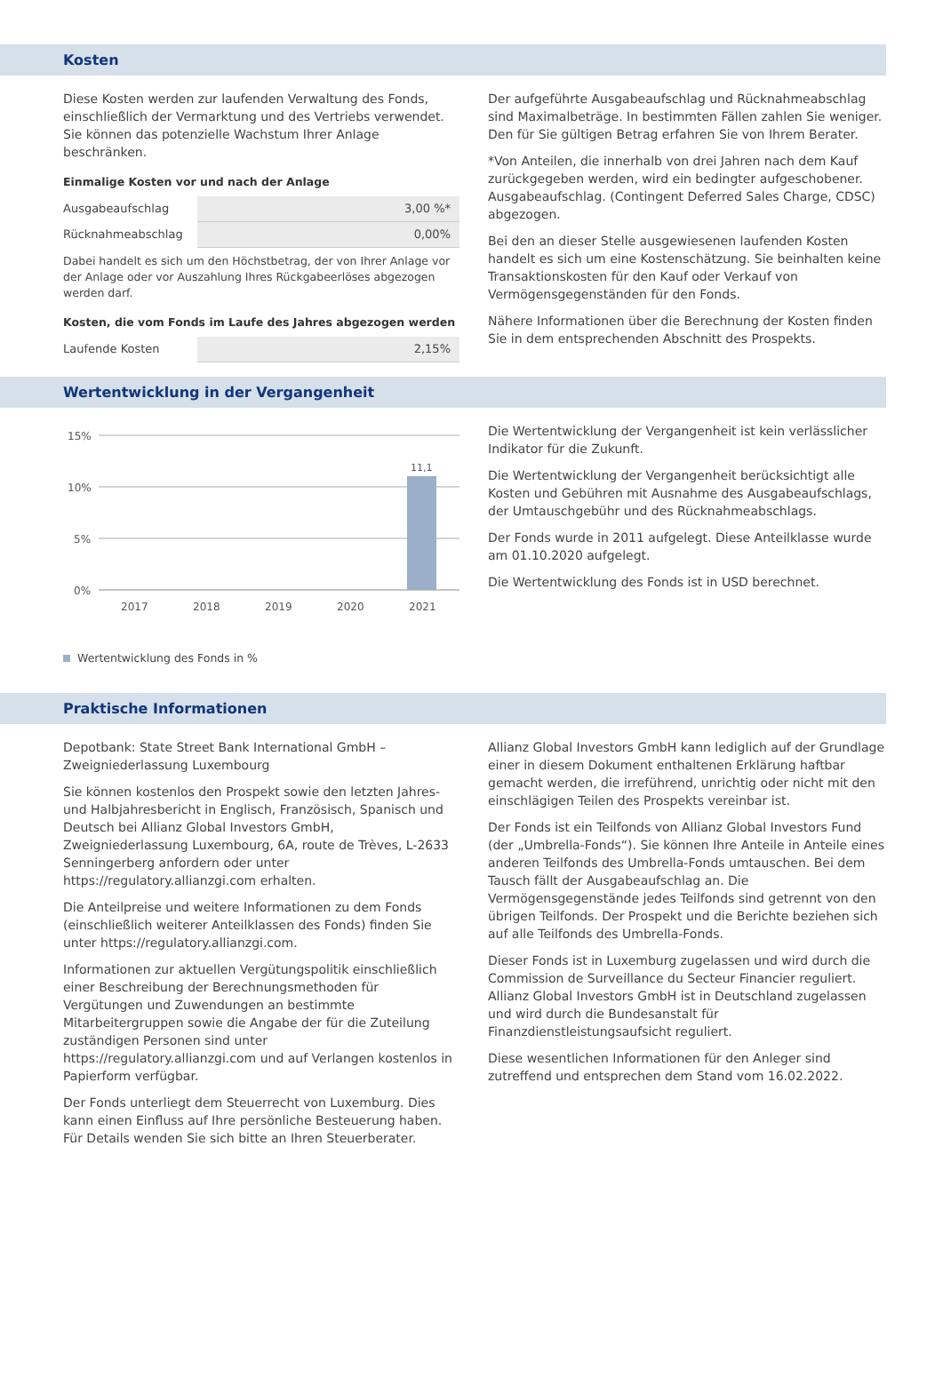Kosten
Diese Kosten werden zur laufenden Verwaltung des Fonds, einschließlich der Vermarktung und des Vertriebs verwendet. Sie können das potenzielle Wachstum Ihrer Anlage beschränken.
Einmalige Kosten vor und nach der Anlage
| Ausgabeaufschlag | 3,00 %* |
| Rücknahmeabschlag | 0,00% |
Dabei handelt es sich um den Höchstbetrag, der von Ihrer Anlage vor der Anlage oder vor Auszahlung Ihres Rückgabeerlöses abgezogen werden darf.
Kosten, die vom Fonds im Laufe des Jahres abgezogen werden
| Laufende Kosten | 2,15% |
Der aufgeführte Ausgabeaufschlag und Rücknahmeabschlag sind Maximalbeträge. In bestimmten Fällen zahlen Sie weniger. Den für Sie gültigen Betrag erfahren Sie von Ihrem Berater.
*Von Anteilen, die innerhalb von drei Jahren nach dem Kauf zurückgegeben werden, wird ein bedingter aufgeschobener. Ausgabeaufschlag. (Contingent Deferred Sales Charge, CDSC) abgezogen.
Bei den an dieser Stelle ausgewiesenen laufenden Kosten handelt es sich um eine Kostenschätzung. Sie beinhalten keine Transaktionskosten für den Kauf oder Verkauf von Vermögensgegenständen für den Fonds.
Nähere Informationen über die Berechnung der Kosten finden Sie in dem entsprechenden Abschnitt des Prospekts.
Wertentwicklung in der Vergangenheit
15%
10%
5%
0%
11,1
2017
2018
2019
2020
2021
Wertentwicklung des Fonds in %
Die Wertentwicklung der Vergangenheit ist kein verlässlicher Indikator für die Zukunft.
Die Wertentwicklung der Vergangenheit berücksichtigt alle Kosten und Gebühren mit Ausnahme des Ausgabeaufschlags, der Umtauschgebühr und des Rücknahmeabschlags.
Der Fonds wurde in 2011 aufgelegt. Diese Anteilklasse wurde am 01.10.2020 aufgelegt.
Die Wertentwicklung des Fonds ist in USD berechnet.
Praktische Informationen
Depotbank: State Street Bank International GmbH – Zweigniederlassung Luxembourg
Sie können kostenlos den Prospekt sowie den letzten Jahres- und Halbjahresbericht in Englisch, Französisch, Spanisch und Deutsch bei Allianz Global Investors GmbH, Zweigniederlassung Luxembourg, 6A, route de Trèves, L-2633 Senningerberg anfordern oder unter https://regulatory.allianzgi.com erhalten.
Die Anteilpreise und weitere Informationen zu dem Fonds (einschließlich weiterer Anteilklassen des Fonds) finden Sie unter https://regulatory.allianzgi.com.
Informationen zur aktuellen Vergütungspolitik einschließlich einer Beschreibung der Berechnungsmethoden für Vergütungen und Zuwendungen an bestimmte Mitarbeitergruppen sowie die Angabe der für die Zuteilung zuständigen Personen sind unter https://regulatory.allianzgi.com und auf Verlangen kostenlos in Papierform verfügbar.
Der Fonds unterliegt dem Steuerrecht von Luxemburg. Dies kann einen Einfluss auf Ihre persönliche Besteuerung haben. Für Details wenden Sie sich bitte an Ihren Steuerberater.
Allianz Global Investors GmbH kann lediglich auf der Grundlage einer in diesem Dokument enthaltenen Erklärung haftbar gemacht werden, die irreführend, unrichtig oder nicht mit den einschlägigen Teilen des Prospekts vereinbar ist.
Der Fonds ist ein Teilfonds von Allianz Global Investors Fund (der „Umbrella-Fonds“). Sie können Ihre Anteile in Anteile eines anderen Teilfonds des Umbrella-Fonds umtauschen. Bei dem Tausch fällt der Ausgabeaufschlag an. Die Vermögensgegenstände jedes Teilfonds sind getrennt von den übrigen Teilfonds. Der Prospekt und die Berichte beziehen sich auf alle Teilfonds des Umbrella-Fonds.
Dieser Fonds ist in Luxemburg zugelassen und wird durch die Commission de Surveillance du Secteur Financier reguliert. Allianz Global Investors GmbH ist in Deutschland zugelassen und wird durch die Bundesanstalt für Finanzdienstleistungsaufsicht reguliert.
Diese wesentlichen Informationen für den Anleger sind zutreffend und entsprechen dem Stand vom 16.02.2022.